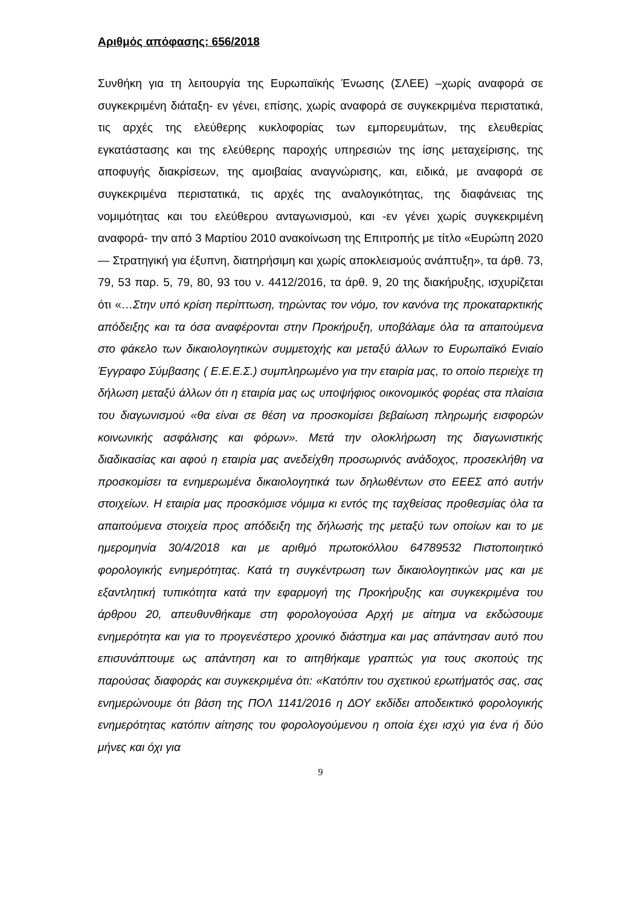Αριθμός απόφασης: 656/2018
Συνθήκη για τη λειτουργία της Ευρωπαϊκής Ένωσης (ΣΛΕΕ) –χωρίς αναφορά σε συγκεκριμένη διάταξη- εν γένει, επίσης, χωρίς αναφορά σε συγκεκριμένα περιστατικά, τις αρχές της ελεύθερης κυκλοφορίας των εμπορευμάτων, της ελευθερίας εγκατάστασης και της ελεύθερης παροχής υπηρεσιών της ίσης μεταχείρισης, της αποφυγής διακρίσεων, της αμοιβαίας αναγνώρισης, και, ειδικά, με αναφορά σε συγκεκριμένα περιστατικά, τις αρχές της αναλογικότητας, της διαφάνειας της νομιμότητας και του ελεύθερου ανταγωνισμού, και -εν γένει χωρίς συγκεκριμένη αναφορά- την από 3 Μαρτίου 2010 ανακοίνωση της Επιτροπής με τίτλο «Ευρώπη 2020 — Στρατηγική για έξυπνη, διατηρήσιμη και χωρίς αποκλεισμούς ανάπτυξη», τα άρθ. 73, 79, 53 παρ. 5, 79, 80, 93 του ν. 4412/2016, τα άρθ. 9, 20 της διακήρυξης, ισχυρίζεται ότι «…Στην υπό κρίση περίπτωση, τηρώντας τον νόμο, τον κανόνα της προκαταρκτικής απόδειξης και τα όσα αναφέρονται στην Προκήρυξη, υποβάλαμε όλα τα απαιτούμενα στο φάκελο των δικαιολογητικών συμμετοχής και μεταξύ άλλων το Ευρωπαϊκό Ενιαίο Έγγραφο Σύμβασης ( Ε.Ε.Ε.Σ.) συμπληρωμένο για την εταιρία μας, το οποίο περιείχε τη δήλωση μεταξύ άλλων ότι η εταιρία μας ως υποψήφιος οικονομικός φορέας στα πλαίσια του διαγωνισμού «θα είναι σε θέση να προσκομίσει βεβαίωση πληρωμής εισφορών κοινωνικής ασφάλισης και φόρων». Μετά την ολοκλήρωση της διαγωνιστικής διαδικασίας και αφού η εταιρία μας ανεδείχθη προσωρινός ανάδοχος, προσεκλήθη να προσκομίσει τα ενημερωμένα δικαιολογητικά των δηλωθέντων στο ΕΕΕΣ από αυτήν στοιχείων. Η εταιρία μας προσκόμισε νόμιμα κι εντός της ταχθείσας προθεσμίας όλα τα απαιτούμενα στοιχεία προς απόδειξη της δήλωσής της μεταξύ των οποίων και το με ημερομηνία 30/4/2018 και με αριθμό πρωτοκόλλου 64789532 Πιστοποιητικό φορολογικής ενημερότητας. Κατά τη συγκέντρωση των δικαιολογητικών μας και με εξαντλητική τυπικότητα κατά την εφαρμογή της Προκήρυξης και συγκεκριμένα του άρθρου 20, απευθυνθήκαμε στη φορολογούσα Αρχή με αίτημα να εκδώσουμε ενημερότητα και για το προγενέστερο χρονικό διάστημα και μας απάντησαν αυτό που επισυνάπτουμε ως απάντηση και το αιτηθήκαμε γραπτώς για τους σκοπούς της παρούσας διαφοράς και συγκεκριμένα ότι: «Κατόπιν του σχετικού ερωτήματός σας, σας ενημερώνουμε ότι βάση της ΠΟΛ 1141/2016 η ΔΟΥ εκδίδει αποδεικτικό φορολογικής ενημερότητας κατόπιν αίτησης του φορολογούμενου η οποία έχει ισχύ για ένα ή δύο μήνες και όχι για
9